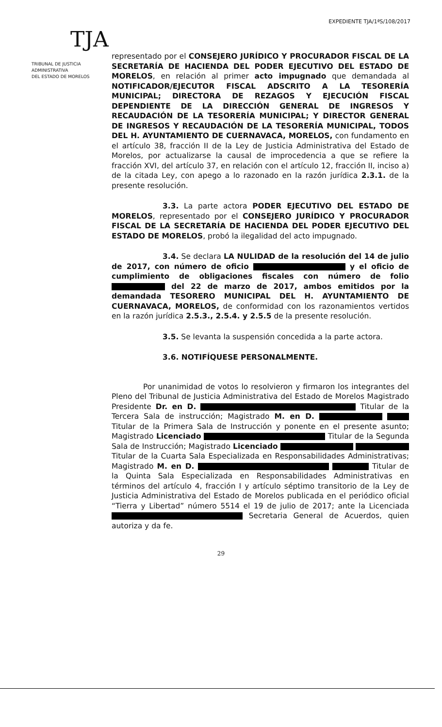EXPEDIENTE TJA/1ªS/108/2017
TJA
TRIBUNAL DE JUSTICIA ADMINISTRATIVA
DEL ESTADO DE MORELOS
representado por el CONSEJERO JURÍDICO Y PROCURADOR FISCAL DE LA SECRETARÍA DE HACIENDA DEL PODER EJECUTIVO DEL ESTADO DE MORELOS, en relación al primer acto impugnado que demandada al NOTIFICADOR/EJECUTOR FISCAL ADSCRITO A LA TESORERÍA MUNICIPAL; DIRECTORA DE REZAGOS Y EJECUCIÓN FISCAL DEPENDIENTE DE LA DIRECCIÓN GENERAL DE INGRESOS Y RECAUDACIÓN DE LA TESORERÍA MUNICIPAL; Y DIRECTOR GENERAL DE INGRESOS Y RECAUDACIÓN DE LA TESORERÍA MUNICIPAL, TODOS DEL H. AYUNTAMIENTO DE CUERNAVACA, MORELOS, con fundamento en el artículo 38, fracción II de la Ley de Justicia Administrativa del Estado de Morelos, por actualizarse la causal de improcedencia a que se refiere la fracción XVI, del artículo 37, en relación con el artículo 12, fracción II, inciso a) de la citada Ley, con apego a lo razonado en la razón jurídica 2.3.1. de la presente resolución.
3.3. La parte actora PODER EJECUTIVO DEL ESTADO DE MORELOS, representado por el CONSEJERO JURÍDICO Y PROCURADOR FISCAL DE LA SECRETARÍA DE HACIENDA DEL PODER EJECUTIVO DEL ESTADO DE MORELOS, probó la ilegalidad del acto impugnado.
3.4. Se declara LA NULIDAD de la resolución del 14 de julio de 2017, con número de oficio y el oficio de cumplimiento de obligaciones fiscales con número de folio del 22 de marzo de 2017, ambos emitidos por la demandada TESORERO MUNICIPAL DEL H. AYUNTAMIENTO DE CUERNAVACA, MORELOS, de conformidad con los razonamientos vertidos en la razón jurídica 2.5.3., 2.5.4. y 2.5.5 de la presente resolución.
3.5. Se levanta la suspensión concedida a la parte actora.
3.6. NOTIFÍQUESE PERSONALMENTE.
Por unanimidad de votos lo resolvieron y firmaron los integrantes del Pleno del Tribunal de Justicia Administrativa del Estado de Morelos Magistrado Presidente Dr. en D. Titular de la Tercera Sala de instrucción; Magistrado M. en D. Titular de la Primera Sala de Instrucción y ponente en el presente asunto; Magistrado Licenciado Titular de la Segunda Sala de Instrucción; Magistrado Licenciado Titular de la Cuarta Sala Especializada en Responsabilidades Administrativas; Magistrado M. en D. Titular de la Quinta Sala Especializada en Responsabilidades Administrativas en términos del artículo 4, fracción I y artículo séptimo transitorio de la Ley de Justicia Administrativa del Estado de Morelos publicada en el periódico oficial “Tierra y Libertad” número 5514 el 19 de julio de 2017; ante la Licenciada Secretaria General de Acuerdos, quien autoriza y da fe.
29